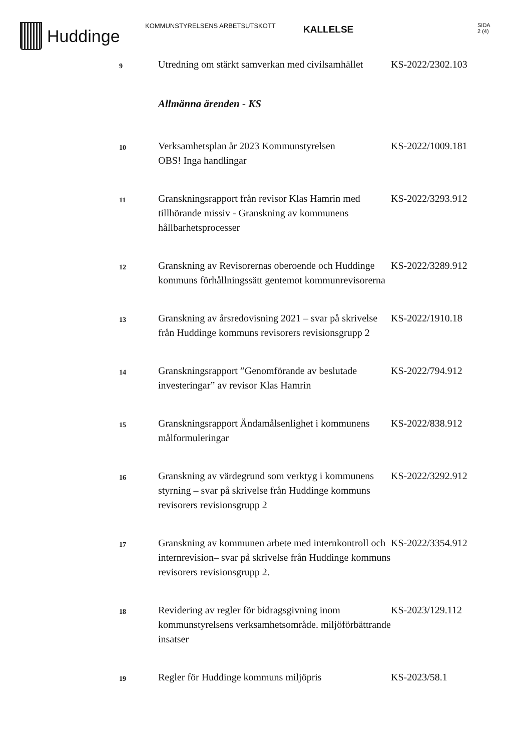Huddinge
KOMMUNSTYRELSENS ARBETSUTSKOTT
KALLELSE
SIDA
2 (4)
| 9 | Utredning om stärkt samverkan med civilsamhället | KS-2022/2302.103 |
| | Allmänna ärenden - KS | |
| 10 | Verksamhetsplan år 2023 Kommunstyrelsen OBS! Inga handlingar | KS-2022/1009.181 |
| 11 | Granskningsrapport från revisor Klas Hamrin med tillhörande missiv - Granskning av kommunens hållbarhetsprocesser | KS-2022/3293.912 |
| 12 | Granskning av Revisorernas oberoende och Huddinge kommuns förhållningssätt gentemot kommunrevisorerna | KS-2022/3289.912 |
| 13 | Granskning av årsredovisning 2021 – svar på skrivelse från Huddinge kommuns revisorers revisionsgrupp 2 | KS-2022/1910.18 |
| 14 | Granskningsrapport ”Genomförande av beslutade investeringar” av revisor Klas Hamrin | KS-2022/794.912 |
| 15 | Granskningsrapport Ändamålsenlighet i kommunens målformuleringar | KS-2022/838.912 |
| 16 | Granskning av värdegrund som verktyg i kommunens styrning – svar på skrivelse från Huddinge kommuns revisorers revisionsgrupp 2 | KS-2022/3292.912 |
| 17 | Granskning av kommunen arbete med internkontroll och internrevision– svar på skrivelse från Huddinge kommuns revisorers revisionsgrupp 2. | KS-2022/3354.912 |
| 18 | Revidering av regler för bidragsgivning inom kommunstyrelsens verksamhetsområde. miljöförbättrande insatser | KS-2023/129.112 |
| 19 | Regler för Huddinge kommuns miljöpris | KS-2023/58.1 |